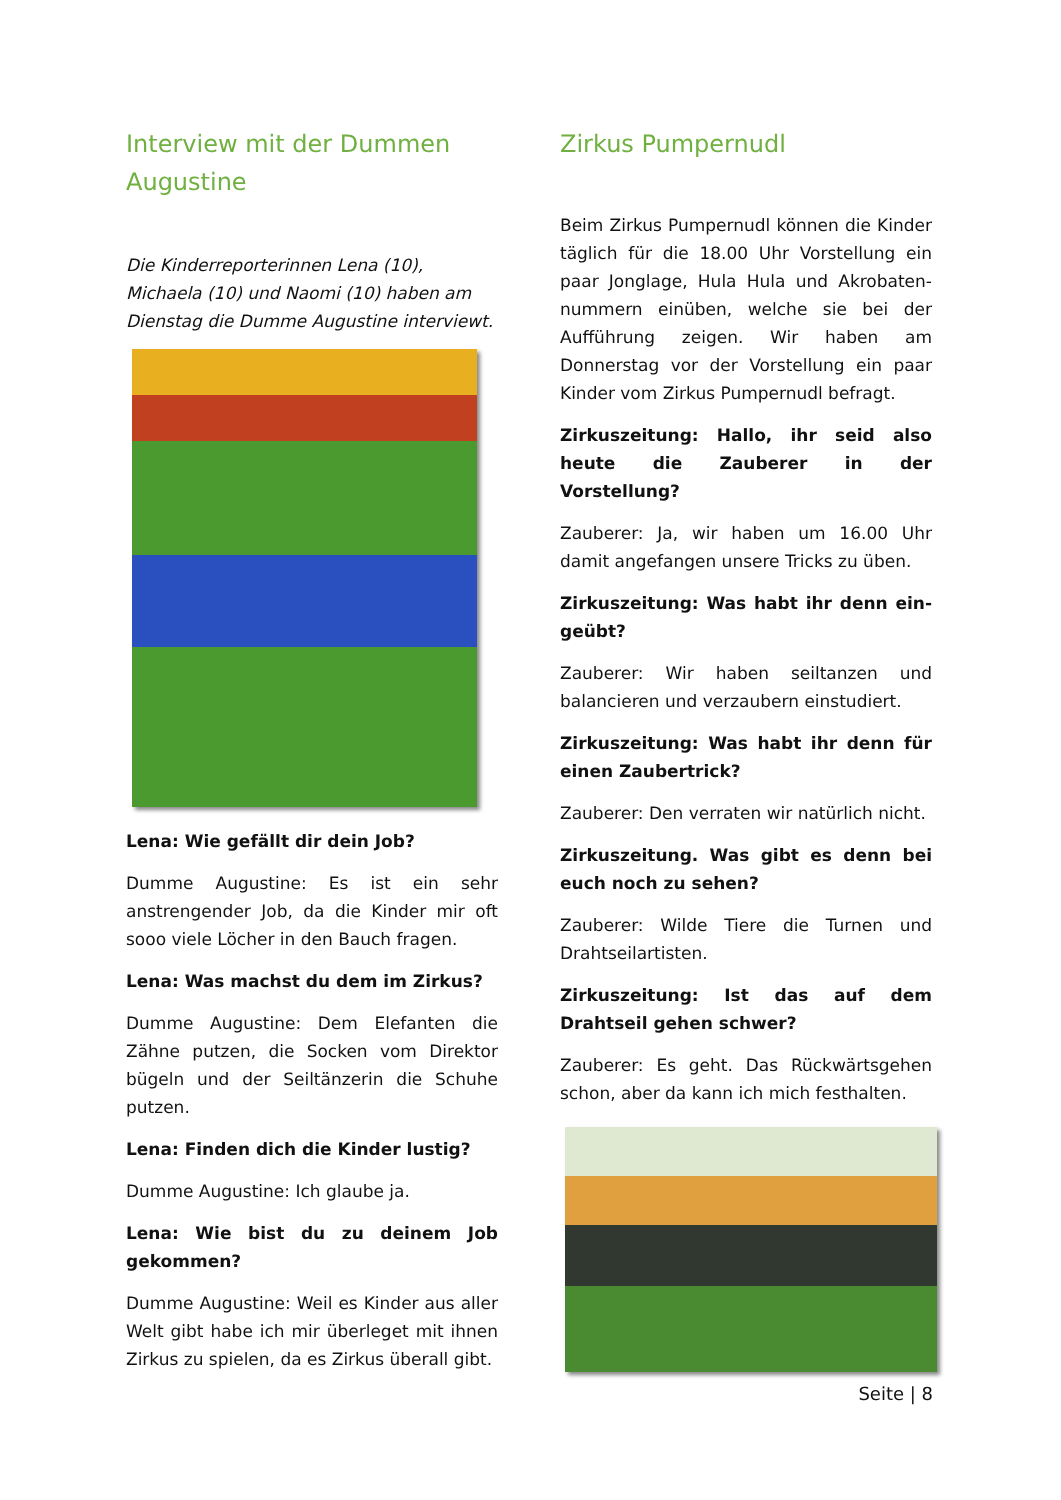Interview mit der Dummen Augustine
Die Kinderreporterinnen Lena (10), Michaela (10) und Naomi (10) haben am Dienstag die Dumme Augustine interviewt.
Lena: Wie gefällt dir dein Job?
Dumme Augustine: Es ist ein sehr anstrengender Job, da die Kinder mir oft sooo viele Löcher in den Bauch fragen.
Lena: Was machst du dem im Zirkus?
Dumme Augustine: Dem Elefanten die Zähne putzen, die Socken vom Direktor bügeln und der Seiltänzerin die Schuhe putzen.
Lena: Finden dich die Kinder lustig?
Dumme Augustine: Ich glaube ja.
Lena: Wie bist du zu deinem Job gekommen?
Dumme Augustine: Weil es Kinder aus aller Welt gibt habe ich mir überleget mit ihnen Zirkus zu spielen, da es Zirkus überall gibt.
Zirkus Pumpernudl
Beim Zirkus Pumpernudl können die Kinder täglich für die 18.00 Uhr Vorstellung ein paar Jonglage, Hula Hula und Akrobaten-nummern einüben, welche sie bei der Aufführung zeigen. Wir haben am Donnerstag vor der Vorstellung ein paar Kinder vom Zirkus Pumpernudl befragt.
Zirkuszeitung: Hallo, ihr seid also heute die Zauberer in der Vorstellung?
Zauberer: Ja, wir haben um 16.00 Uhr damit angefangen unsere Tricks zu üben.
Zirkuszeitung: Was habt ihr denn ein-geübt?
Zauberer: Wir haben seiltanzen und balancieren und verzaubern einstudiert.
Zirkuszeitung: Was habt ihr denn für einen Zaubertrick?
Zauberer: Den verraten wir natürlich nicht.
Zirkuszeitung. Was gibt es denn bei euch noch zu sehen?
Zauberer: Wilde Tiere die Turnen und Drahtseilartisten.
Zirkuszeitung: Ist das auf dem Drahtseil gehen schwer?
Zauberer: Es geht. Das Rückwärtsgehen schon, aber da kann ich mich festhalten.
Seite | 8